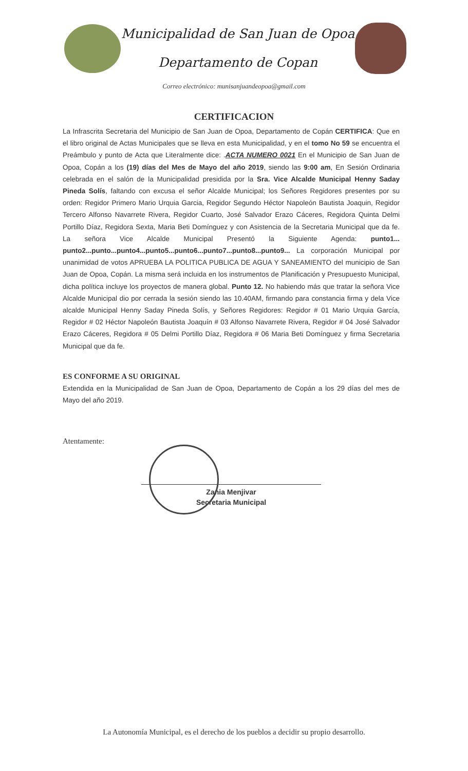Municipalidad de San Juan de Opoa
Departamento de Copan
Correo electrónico: munisanjuandeopoa@gmail.com
CERTIFICACION
La Infrascrita Secretaria del Municipio de San Juan de Opoa, Departamento de Copán CERTIFICA: Que en el libro original de Actas Municipales que se lleva en esta Municipalidad, y en el tomo No 59 se encuentra el Preámbulo y punto de Acta que Literalmente dice: .ACTA NUMERO 0021 En el Municipio de San Juan de Opoa, Copán a los (19) días del Mes de Mayo del año 2019, siendo las 9:00 am, En Sesión Ordinaria celebrada en el salón de la Municipalidad presidida por la Sra. Vice Alcalde Municipal Henny Saday Pineda Solís, faltando con excusa el señor Alcalde Municipal; los Señores Regidores presentes por su orden: Regidor Primero Mario Urquia Garcia, Regidor Segundo Héctor Napoleón Bautista Joaquin, Regidor Tercero Alfonso Navarrete Rivera, Regidor Cuarto, José Salvador Erazo Cáceres, Regidora Quinta Delmi Portillo Díaz, Regidora Sexta, Maria Beti Domínguez y con Asistencia de la Secretaria Municipal que da fe. La señora Vice Alcalde Municipal Presentó la Siguiente Agenda: punto1... punto2...punto...punto4...punto5...punto6...punto7...punto8...punto9... La corporación Municipal por unanimidad de votos APRUEBA LA POLITICA PUBLICA DE AGUA Y SANEAMIENTO del municipio de San Juan de Opoa, Copán. La misma será incluida en los instrumentos de Planificación y Presupuesto Municipal, dicha política incluye los proyectos de manera global. Punto 12. No habiendo más que tratar la señora Vice Alcalde Municipal dio por cerrada la sesión siendo las 10.40AM, firmando para constancia firma y dela Vice alcalde Municipal Henny Saday Pineda Solís, y Señores Regidores: Regidor # 01 Mario Urquia García, Regidor # 02 Héctor Napoleón Bautista Joaquín # 03 Alfonso Navarrete Rivera, Regidor # 04 José Salvador Erazo Cáceres, Regidora # 05 Delmi Portillo Díaz, Regidora # 06 Maria Beti Domínguez y firma Secretaria Municipal que da fe.
ES CONFORME A SU ORIGINAL
Extendida en la Municipalidad de San Juan de Opoa, Departamento de Copán a los 29 días del mes de Mayo del año 2019.
Atentamente:
Zania Menjivar
Secretaria Municipal
La Autonomía Municipal, es el derecho de los pueblos a decidir su propio desarrollo.